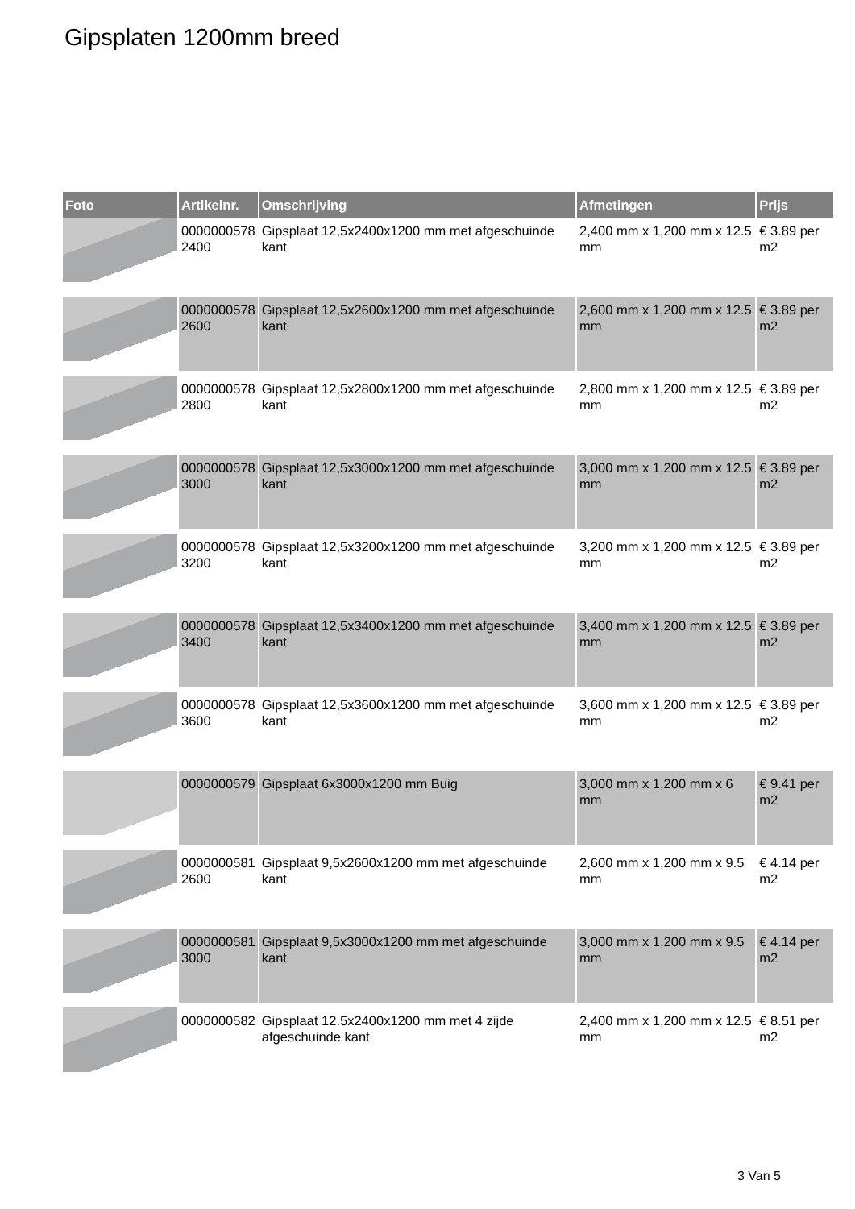Gipsplaten 1200mm breed
| Foto | Artikelnr. | Omschrijving | Afmetingen | Prijs |
| --- | --- | --- | --- | --- |
| | 0000000578 2400 | Gipsplaat 12,5x2400x1200 mm met afgeschuinde kant | 2,400 mm x 1,200 mm x 12.5 mm | € 3.89 per m2 |
| | 0000000578 2600 | Gipsplaat 12,5x2600x1200 mm met afgeschuinde kant | 2,600 mm x 1,200 mm x 12.5 mm | € 3.89 per m2 |
| | 0000000578 2800 | Gipsplaat 12,5x2800x1200 mm met afgeschuinde kant | 2,800 mm x 1,200 mm x 12.5 mm | € 3.89 per m2 |
| | 0000000578 3000 | Gipsplaat 12,5x3000x1200 mm met afgeschuinde kant | 3,000 mm x 1,200 mm x 12.5 mm | € 3.89 per m2 |
| | 0000000578 3200 | Gipsplaat 12,5x3200x1200 mm met afgeschuinde kant | 3,200 mm x 1,200 mm x 12.5 mm | € 3.89 per m2 |
| | 0000000578 3400 | Gipsplaat 12,5x3400x1200 mm met afgeschuinde kant | 3,400 mm x 1,200 mm x 12.5 mm | € 3.89 per m2 |
| | 0000000578 3600 | Gipsplaat 12,5x3600x1200 mm met afgeschuinde kant | 3,600 mm x 1,200 mm x 12.5 mm | € 3.89 per m2 |
| | 0000000579 | Gipsplaat 6x3000x1200 mm Buig | 3,000 mm x 1,200 mm x 6 mm | € 9.41 per m2 |
| | 0000000581 2600 | Gipsplaat 9,5x2600x1200 mm met afgeschuinde kant | 2,600 mm x 1,200 mm x 9.5 mm | € 4.14 per m2 |
| | 0000000581 3000 | Gipsplaat 9,5x3000x1200 mm met afgeschuinde kant | 3,000 mm x 1,200 mm x 9.5 mm | € 4.14 per m2 |
| | 0000000582 | Gipsplaat 12.5x2400x1200 mm met 4 zijde afgeschuinde kant | 2,400 mm x 1,200 mm x 12.5 mm | € 8.51 per m2 |
3 Van 5